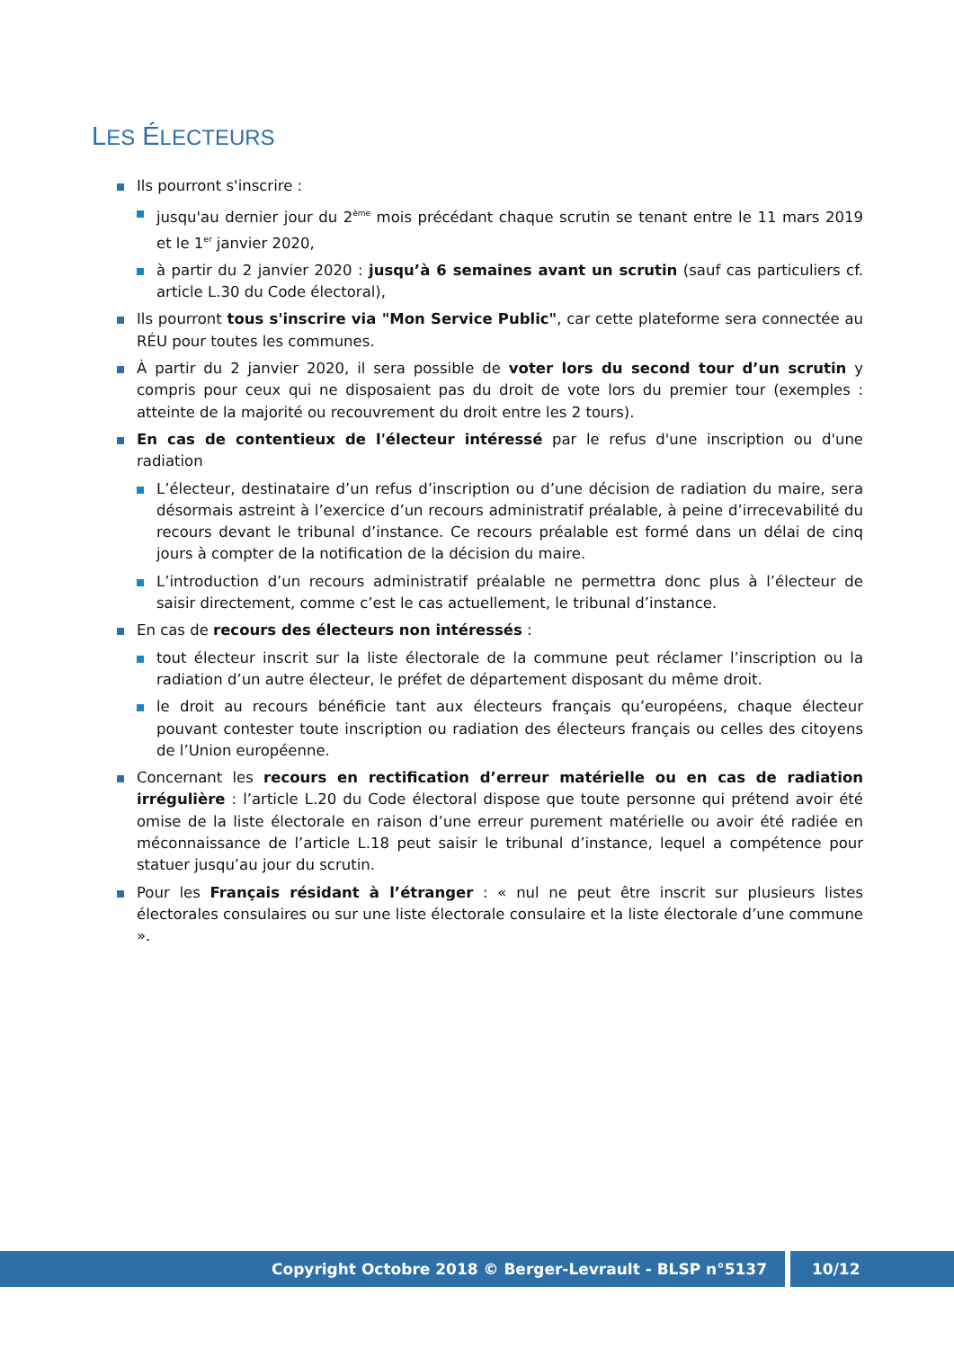LES ÉLECTEURS
Ils pourront s'inscrire :
jusqu'au dernier jour du 2<sup>ème</sup> mois précédant chaque scrutin se tenant entre le 11 mars 2019 et le 1<sup>er</sup> janvier 2020,
à partir du 2 janvier 2020 : jusqu’à 6 semaines avant un scrutin (sauf cas particuliers cf. article L.30 du Code électoral),
Ils pourront tous s'inscrire via "Mon Service Public", car cette plateforme sera connectée au RÉU pour toutes les communes.
À partir du 2 janvier 2020, il sera possible de voter lors du second tour d’un scrutin y compris pour ceux qui ne disposaient pas du droit de vote lors du premier tour (exemples : atteinte de la majorité ou recouvrement du droit entre les 2 tours).
En cas de contentieux de l'électeur intéressé par le refus d'une inscription ou d'une radiation
L’électeur, destinataire d’un refus d’inscription ou d’une décision de radiation du maire, sera désormais astreint à l’exercice d’un recours administratif préalable, à peine d’irrecevabilité du recours devant le tribunal d’instance. Ce recours préalable est formé dans un délai de cinq jours à compter de la notification de la décision du maire.
L’introduction d’un recours administratif préalable ne permettra donc plus à l’électeur de saisir directement, comme c’est le cas actuellement, le tribunal d’instance.
En cas de recours des électeurs non intéressés :
tout électeur inscrit sur la liste électorale de la commune peut réclamer l’inscription ou la radiation d’un autre électeur, le préfet de département disposant du même droit.
le droit au recours bénéficie tant aux électeurs français qu’européens, chaque électeur pouvant contester toute inscription ou radiation des électeurs français ou celles des citoyens de l’Union européenne.
Concernant les recours en rectification d’erreur matérielle ou en cas de radiation irrégulière : l’article L.20 du Code électoral dispose que toute personne qui prétend avoir été omise de la liste électorale en raison d’une erreur purement matérielle ou avoir été radiée en méconnaissance de l’article L.18 peut saisir le tribunal d’instance, lequel a compétence pour statuer jusqu’au jour du scrutin.
Pour les Français résidant à l’étranger : « nul ne peut être inscrit sur plusieurs listes électorales consulaires ou sur une liste électorale consulaire et la liste électorale d’une commune ».
Copyright Octobre 2018 © Berger-Levrault - BLSP n°5137 10/12